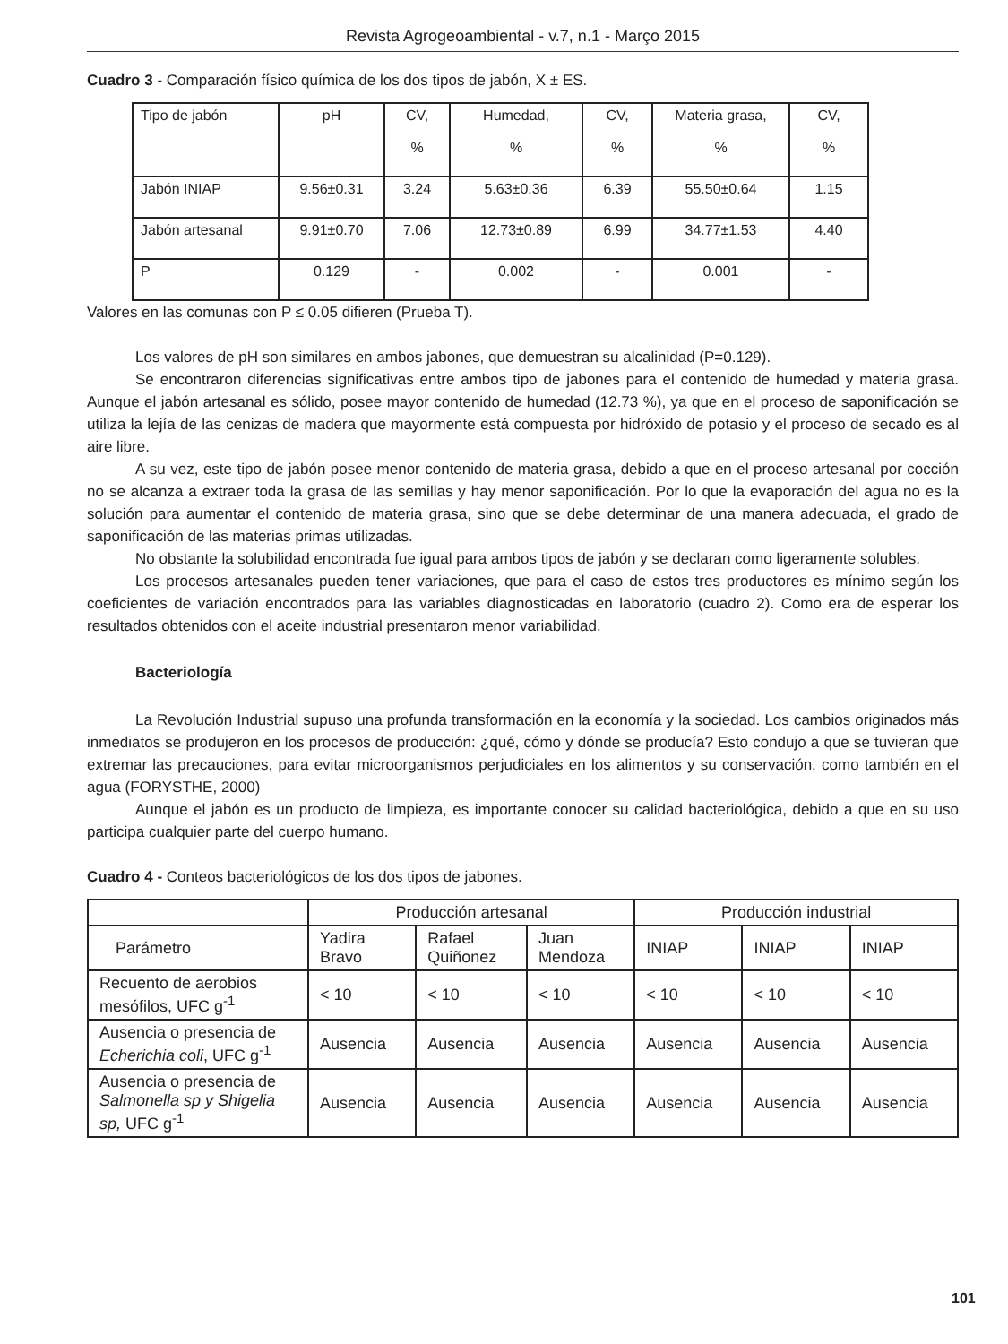Revista Agrogeoambiental - v.7, n.1 - Março 2015
Cuadro 3 - Comparación físico química de los dos tipos de jabón, X ± ES.
| Tipo de jabón | pH | CV, % | Humedad, % | CV, % | Materia grasa, % | CV, % |
| Jabón INIAP | 9.56±0.31 | 3.24 | 5.63±0.36 | 6.39 | 55.50±0.64 | 1.15 |
| Jabón artesanal | 9.91±0.70 | 7.06 | 12.73±0.89 | 6.99 | 34.77±1.53 | 4.40 |
| P | 0.129 | - | 0.002 | - | 0.001 | - |
Valores en las comunas con P ≤ 0.05 difieren (Prueba T).
Los valores de pH son similares en ambos jabones, que demuestran su alcalinidad (P=0.129).
Se encontraron diferencias significativas entre ambos tipo de jabones para el contenido de humedad y materia grasa. Aunque el jabón artesanal es sólido, posee mayor contenido de humedad (12.73 %), ya que en el proceso de saponificación se utiliza la lejía de las cenizas de madera que mayormente está compuesta por hidróxido de potasio y el proceso de secado es al aire libre.
A su vez, este tipo de jabón posee menor contenido de materia grasa, debido a que en el proceso artesanal por cocción no se alcanza a extraer toda la grasa de las semillas y hay menor saponificación. Por lo que la evaporación del agua no es la solución para aumentar el contenido de materia grasa, sino que se debe determinar de una manera adecuada, el grado de saponificación de las materias primas utilizadas.
No obstante la solubilidad encontrada fue igual para ambos tipos de jabón y se declaran como ligeramente solubles.
Los procesos artesanales pueden tener variaciones, que para el caso de estos tres productores es mínimo según los coeficientes de variación encontrados para las variables diagnosticadas en laboratorio (cuadro 2). Como era de esperar los resultados obtenidos con el aceite industrial presentaron menor variabilidad.
Bacteriología
La Revolución Industrial supuso una profunda transformación en la economía y la sociedad. Los cambios originados más inmediatos se produjeron en los procesos de producción: ¿qué, cómo y dónde se producía? Esto condujo a que se tuvieran que extremar las precauciones, para evitar microorganismos perjudiciales en los alimentos y su conservación, como también en el agua (FORYSTHE, 2000)
Aunque el jabón es un producto de limpieza, es importante conocer su calidad bacteriológica, debido a que en su uso participa cualquier parte del cuerpo humano.
Cuadro 4 - Conteos bacteriológicos de los dos tipos de jabones.
| | Producción artesanal | | | Producción industrial | | |
| Parámetro | Yadira Bravo | Rafael Quiñonez | Juan Mendoza | INIAP | INIAP | INIAP |
| Recuento de aerobios mesófilos, UFC g<sup>-1</sup> | < 10 | < 10 | < 10 | < 10 | < 10 | < 10 |
| Ausencia o presencia de Echerichia coli , UFC g<sup>-1</sup> | Ausencia | Ausencia | Ausencia | Ausencia | Ausencia | Ausencia |
| Ausencia o presencia de Salmonella sp y Shigelia sp, UFC g<sup>-1</sup> | Ausencia | Ausencia | Ausencia | Ausencia | Ausencia | Ausencia |
101